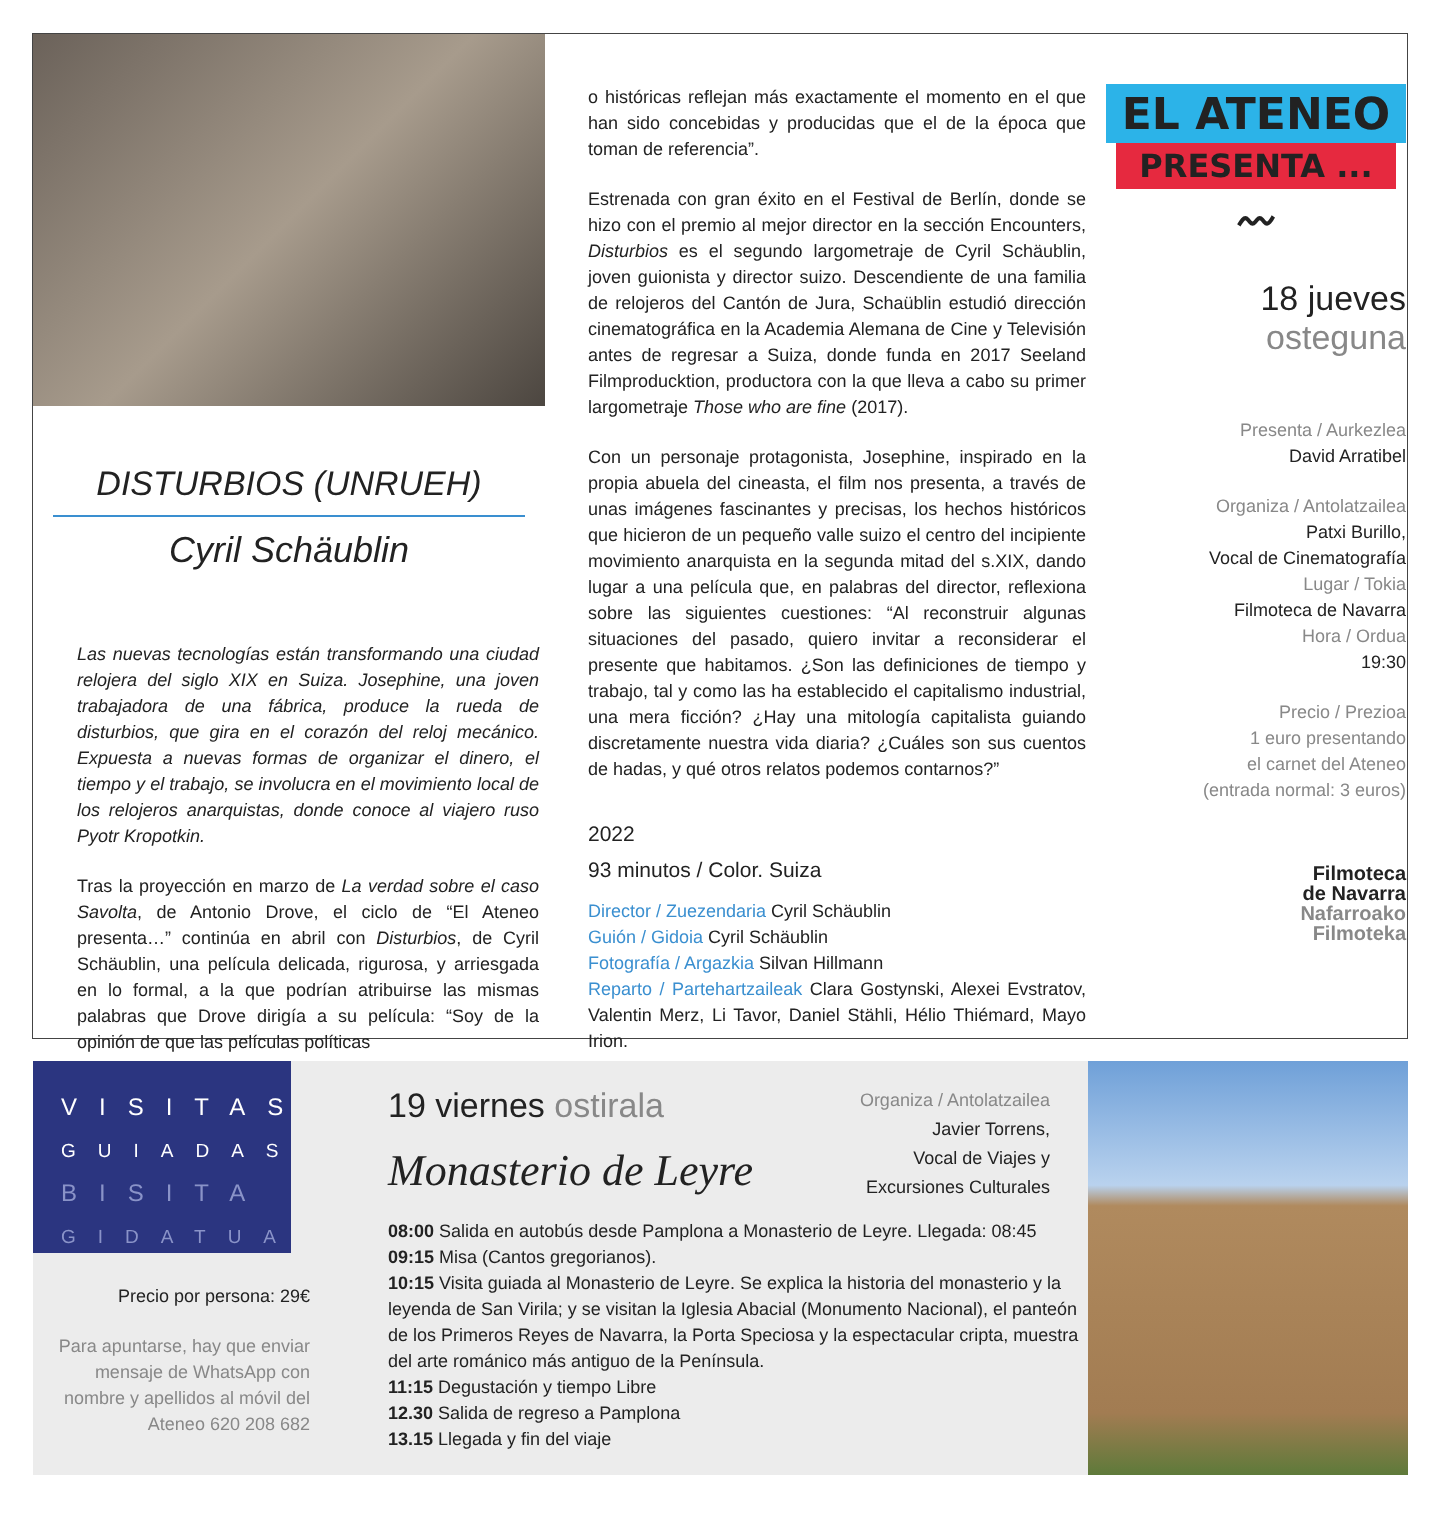DISTURBIOS (UNRUEH)
Cyril Schäublin
Las nuevas tecnologías están transformando una ciudad relojera del siglo XIX en Suiza. Josephine, una joven trabajadora de una fábrica, produce la rueda de disturbios, que gira en el corazón del reloj mecánico. Expuesta a nuevas formas de organizar el dinero, el tiempo y el trabajo, se involucra en el movimiento local de los relojeros anarquistas, donde conoce al viajero ruso Pyotr Kropotkin.
Tras la proyección en marzo de La verdad sobre el caso Savolta, de Antonio Drove, el ciclo de “El Ateneo presenta…” continúa en abril con Disturbios, de Cyril Schäublin, una película delicada, rigurosa, y arriesgada en lo formal, a la que podrían atribuirse las mismas palabras que Drove dirigía a su película: “Soy de la opinión de que las películas políticas
o históricas reflejan más exactamente el momento en el que han sido concebidas y producidas que el de la época que toman de referencia”.
Estrenada con gran éxito en el Festival de Berlín, donde se hizo con el premio al mejor director en la sección Encounters, Disturbios es el segundo largometraje de Cyril Schäublin, joven guionista y director suizo. Descendiente de una familia de relojeros del Cantón de Jura, Schaüblin estudió dirección cinematográfica en la Academia Alemana de Cine y Televisión antes de regresar a Suiza, donde funda en 2017 Seeland Filmproducktion, productora con la que lleva a cabo su primer largometraje Those who are fine (2017).
Con un personaje protagonista, Josephine, inspirado en la propia abuela del cineasta, el film nos presenta, a través de unas imágenes fascinantes y precisas, los hechos históricos que hicieron de un pequeño valle suizo el centro del incipiente movimiento anarquista en la segunda mitad del s.XIX, dando lugar a una película que, en palabras del director, reflexiona sobre las siguientes cuestiones: “Al reconstruir algunas situaciones del pasado, quiero invitar a reconsiderar el presente que habitamos. ¿Son las definiciones de tiempo y trabajo, tal y como las ha establecido el capitalismo industrial, una mera ficción? ¿Hay una mitología capitalista guiando discretamente nuestra vida diaria? ¿Cuáles son sus cuentos de hadas, y qué otros relatos podemos contarnos?”
2022
93 minutos / Color. Suiza
Director / Zuezendaria Cyril Schäublin
Guión / Gidoia Cyril Schäublin
Fotografía / Argazkia Silvan Hillmann
Reparto / Partehartzaileak Clara Gostynski, Alexei Evstratov, Valentin Merz, Li Tavor, Daniel Stähli, Hélio Thiémard, Mayo Irion.
EL ATENEO
PRESENTA ...
〰
18 jueves
osteguna
Presenta / Aurkezlea
David Arratibel
Organiza / Antolatzailea
Patxi Burillo,
Vocal de Cinematografía
Lugar / Tokia
Filmoteca de Navarra
Hora / Ordua
19:30
Precio / Prezioa
1 euro presentando
el carnet del Ateneo
(entrada normal: 3 euros)
Filmoteca
de Navarra
Nafarroako
Filmoteka
VISITAS
GUIADAS
BISITA
GIDATUA
Precio por persona: 29€
Para apuntarse, hay que enviar mensaje de WhatsApp con nombre y apellidos al móvil del Ateneo 620 208 682
19 viernes ostirala
Monasterio de Leyre
Organiza / Antolatzailea
Javier Torrens,
Vocal de Viajes y
Excursiones Culturales
08:00 Salida en autobús desde Pamplona a Monasterio de Leyre. Llegada: 08:45
09:15 Misa (Cantos gregorianos).
10:15 Visita guiada al Monasterio de Leyre. Se explica la historia del monasterio y la leyenda de San Virila; y se visitan la Iglesia Abacial (Monumento Nacional), el panteón de los Primeros Reyes de Navarra, la Porta Speciosa y la espectacular cripta, muestra del arte románico más antiguo de la Península.
11:15 Degustación y tiempo Libre
12.30 Salida de regreso a Pamplona
13.15 Llegada y fin del viaje